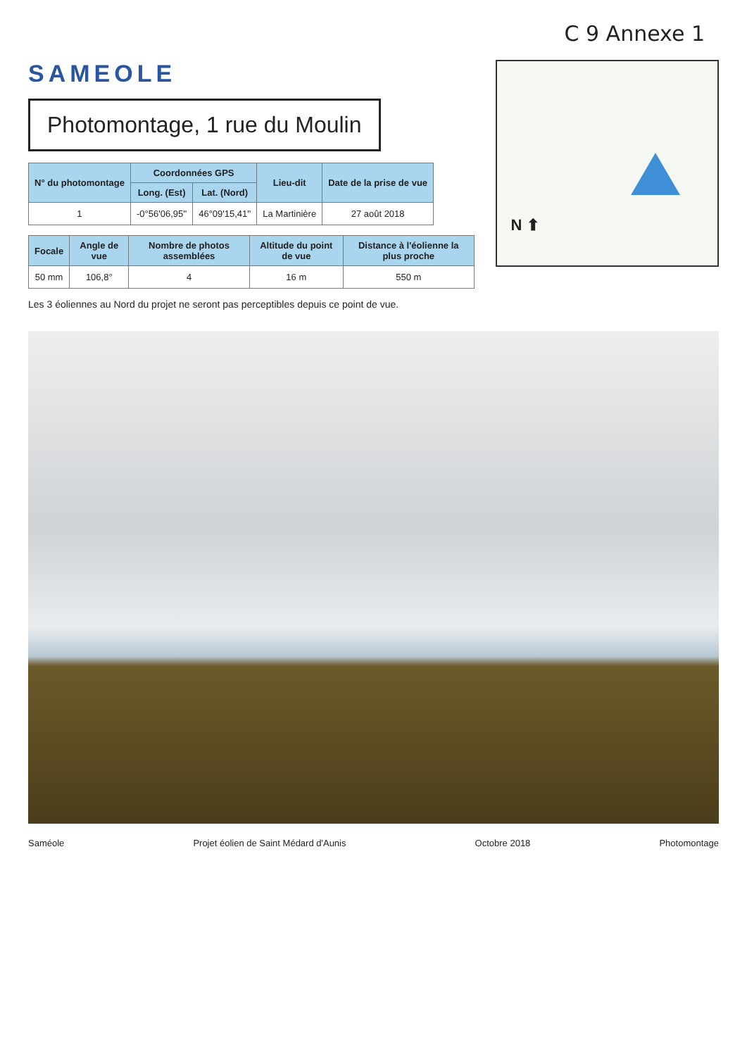C 9 Annexe 1
SAMEOLE
Photomontage, 1 rue du Moulin
| N° du photomontage | Coordonnées GPS | | Lieu-dit | Date de la prise de vue |
| --- | --- | --- | --- | --- |
| | Long. (Est) | Lat. (Nord) | | |
| 1 | -0°56'06,95'' | 46°09'15,41'' | La Martinière | 27 août 2018 |
| Focale | Angle de vue | Nombre de photos assemblées | Altitude du point de vue | Distance à l'éolienne la plus proche |
| --- | --- | --- | --- | --- |
| 50 mm | 106,8° | 4 | 16 m | 550 m |
Les 3 éoliennes au Nord du projet ne seront pas perceptibles depuis ce point de vue.
N ⬆
Saméole Projet éolien de Saint Médard d'Aunis Octobre 2018 Photomontage